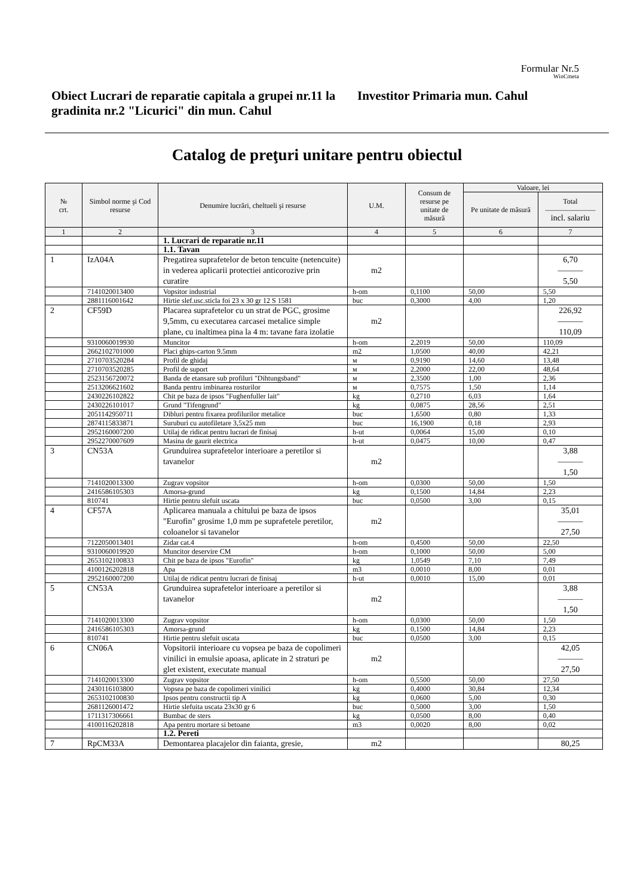Formular Nr.5
WinCmeta
Obiect Lucrari de reparatie capitala a grupei nr.11 la gradinita nr.2 "Licurici" din mun. Cahul
Investitor Primaria mun. Cahul
Catalog de preţuri unitare pentru obiectul
| № crt. | Simbol norme şi Cod resurse | Denumire lucrări, cheltueli şi resurse | U.M. | Consum de resurse pe unitate de măsură | Valoare, lei | |
| --- | --- | --- | --- | --- | --- | --- |
| | | | | | Pe unitate de măsură | Total ——————— incl. salariu |
| 1 | 2 | 3 | 4 | 5 | 6 | 7 |
| | | 1. Lucrari de reparatie nr.11 | | | | |
| | | 1.1. Tavan | | | | |
| 1 | IzA04A | Pregatirea suprafetelor de beton tencuite (netencuite) in vederea aplicarii protectiei anticorozive prin curatire | m2 | | | 6,70 ——— 5,50 |
| | 7141020013400 | Vopsitor industrial | h-om | 0,1100 | 50,00 | 5,50 |
| | 2881116001642 | Hirtie slef.usc.sticla foi 23 x 30 gr 12 S 1581 | buc | 0,3000 | 4,00 | 1,20 |
| 2 | CF59D | Placarea suprafetelor cu un strat de PGC, grosime 9,5mm, cu executarea carcasei metalice simple plane, cu inaltimea pina la 4 m: tavane fara izolatie | m2 | | | 226,92 ——— 110,09 |
| | 9310060019930 | Muncitor | h-om | 2,2019 | 50,00 | 110,09 |
| | 2662102701000 | Placi ghips-carton 9.5mm | m2 | 1,0500 | 40,00 | 42,21 |
| | 2710703520284 | Profil de ghidaj | м | 0,9190 | 14,60 | 13,48 |
| | 2710703520285 | Profil de suport | м | 2,2000 | 22,00 | 48,64 |
| | 2523156720072 | Banda de etansare sub profiluri "Dihtungsband" | м | 2,3500 | 1,00 | 2,36 |
| | 2513206621602 | Banda pentru imbinarea rosturilor | м | 0,7575 | 1,50 | 1,14 |
| | 2430226102822 | Chit pe baza de ipsos "Fughenfuller lait" | kg | 0,2710 | 6,03 | 1,64 |
| | 2430226101017 | Grund "Tifengrund" | kg | 0,0875 | 28,56 | 2,51 |
| | 2051142950711 | Dibluri pentru fixarea profilurilor metalice | buc | 1,6500 | 0,80 | 1,33 |
| | 2874115833871 | Suruburi cu autofiletare 3,5x25 mm | buc | 16,1900 | 0,18 | 2,93 |
| | 2952160007200 | Utilaj de ridicat pentru lucrari de finisaj | h-ut | 0,0064 | 15,00 | 0,10 |
| | 2952270007609 | Masina de gaurit electrica | h-ut | 0,0475 | 10,00 | 0,47 |
| 3 | CN53A | Grunduirea suprafetelor interioare a peretilor si tavanelor | m2 | | | 3,88 ——— 1,50 |
| | 7141020013300 | Zugrav vopsitor | h-om | 0,0300 | 50,00 | 1,50 |
| | 2416586105303 | Amorsa-grund | kg | 0,1500 | 14,84 | 2,23 |
| | 810741 | Hirtie pentru slefuit uscata | buc | 0,0500 | 3,00 | 0,15 |
| 4 | CF57A | Aplicarea manuala a chitului pe baza de ipsos "Eurofin" grosime 1,0 mm pe suprafetele peretilor, coloanelor si tavanelor | m2 | | | 35,01 ——— 27,50 |
| | 7122050013401 | Zidar cat.4 | h-om | 0,4500 | 50,00 | 22,50 |
| | 9310060019920 | Muncitor deservire CM | h-om | 0,1000 | 50,00 | 5,00 |
| | 2653102100833 | Chit pe baza de ipsos "Eurofin" | kg | 1,0549 | 7,10 | 7,49 |
| | 4100126202818 | Apa | m3 | 0,0010 | 8,00 | 0,01 |
| | 2952160007200 | Utilaj de ridicat pentru lucrari de finisaj | h-ut | 0,0010 | 15,00 | 0,01 |
| 5 | CN53A | Grunduirea suprafetelor interioare a peretilor si tavanelor | m2 | | | 3,88 ——— 1,50 |
| | 7141020013300 | Zugrav vopsitor | h-om | 0,0300 | 50,00 | 1,50 |
| | 2416586105303 | Amorsa-grund | kg | 0,1500 | 14,84 | 2,23 |
| | 810741 | Hirtie pentru slefuit uscata | buc | 0,0500 | 3,00 | 0,15 |
| 6 | CN06A | Vopsitorii interioare cu vopsea pe baza de copolimeri vinilici in emulsie apoasa, aplicate in 2 straturi pe glet existent, executate manual | m2 | | | 42,05 ——— 27,50 |
| | 7141020013300 | Zugrav vopsitor | h-om | 0,5500 | 50,00 | 27,50 |
| | 2430116103800 | Vopsea pe baza de copolimeri vinilici | kg | 0,4000 | 30,84 | 12,34 |
| | 2653102100830 | Ipsos pentru constructii tip A | kg | 0,0600 | 5,00 | 0,30 |
| | 2681126001472 | Hirtie slefuita uscata 23x30 gr 6 | buc | 0,5000 | 3,00 | 1,50 |
| | 1711317306661 | Bumbac de sters | kg | 0,0500 | 8,00 | 0,40 |
| | 4100116202818 | Apa pentru mortare si betoane | m3 | 0,0020 | 8,00 | 0,02 |
| | | 1.2. Pereti | | | | |
| 7 | RpCM33A | Demontarea placajelor din faianta, gresie, | m2 | | | 80,25 |